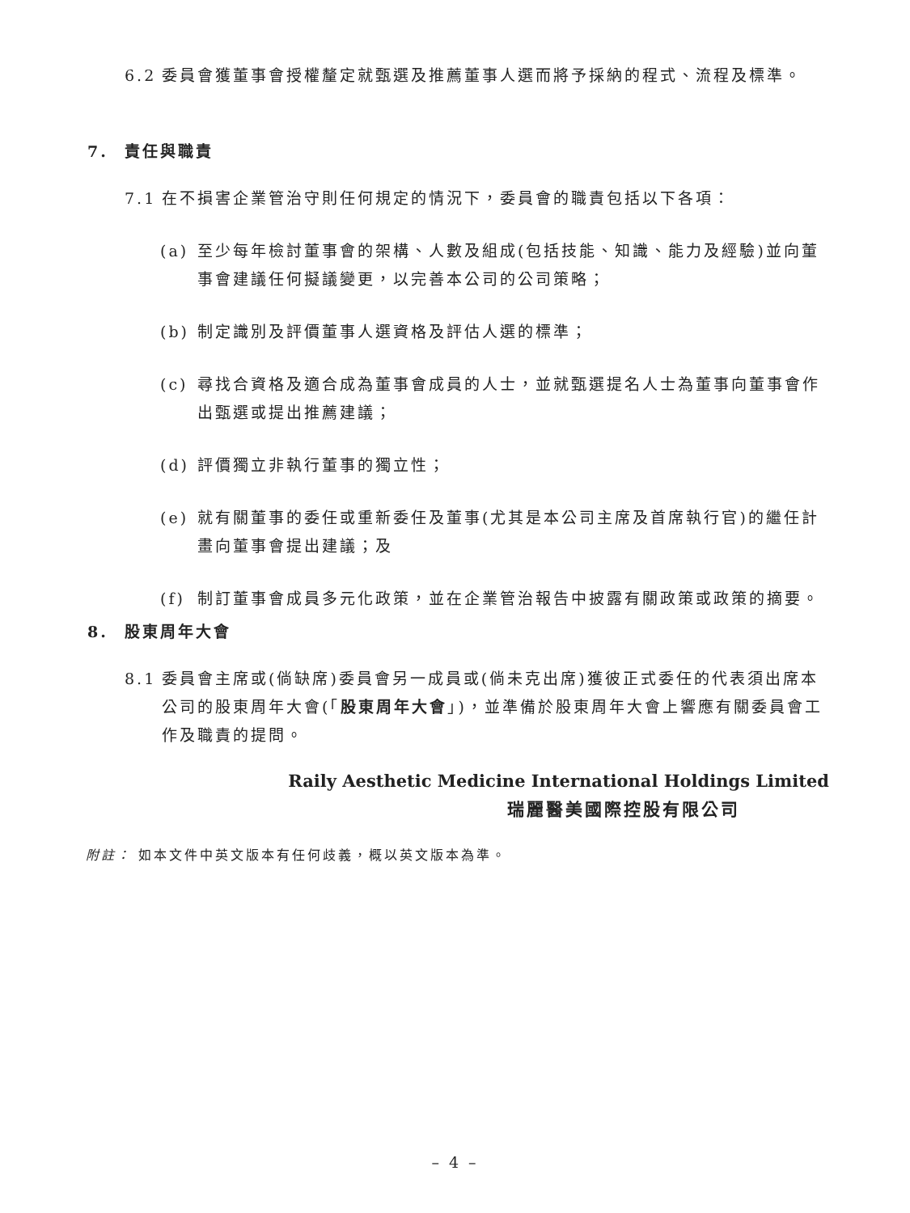6.2 委員會獲董事會授權釐定就甄選及推薦董事人選而將予採納的程式、流程及標準。
7. 責任與職責
7.1 在不損害企業管治守則任何規定的情況下，委員會的職責包括以下各項：
(a) 至少每年檢討董事會的架構、人數及組成(包括技能、知識、能力及經驗)並向董事會建議任何擬議變更，以完善本公司的公司策略；
(b) 制定識別及評價董事人選資格及評估人選的標準；
(c) 尋找合資格及適合成為董事會成員的人士，並就甄選提名人士為董事向董事會作出甄選或提出推薦建議；
(d) 評價獨立非執行董事的獨立性；
(e) 就有關董事的委任或重新委任及董事(尤其是本公司主席及首席執行官)的繼任計畫向董事會提出建議；及
(f) 制訂董事會成員多元化政策，並在企業管治報告中披露有關政策或政策的摘要。
8. 股東周年大會
8.1 委員會主席或(倘缺席)委員會另一成員或(倘未克出席)獲彼正式委任的代表須出席本公司的股東周年大會(「股東周年大會」)，並準備於股東周年大會上響應有關委員會工作及職責的提問。
Raily Aesthetic Medicine International Holdings Limited
瑞麗醫美國際控股有限公司
附註： 如本文件中英文版本有任何歧義，概以英文版本為準。
– 4 –